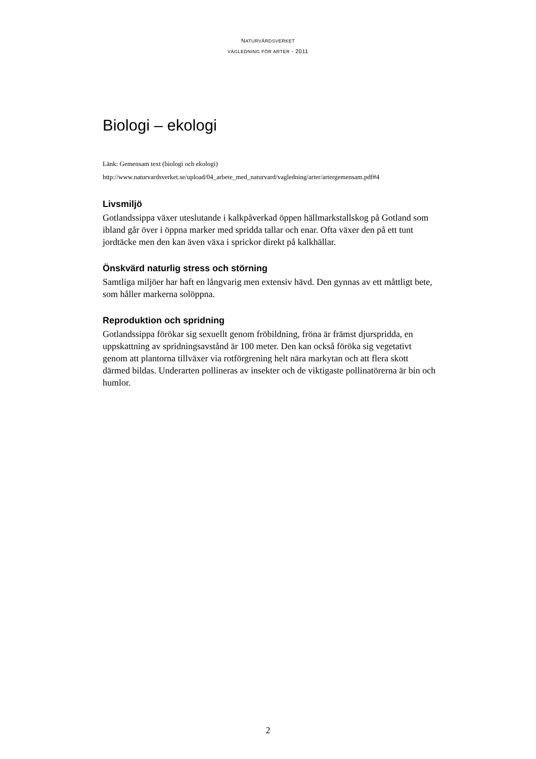NATURVÅRDSVERKET
VÄGLEDNING FÖR ARTER - 2011
Biologi – ekologi
Länk: Gemensam text (biologi och ekologi)
http://www.naturvardsverket.se/upload/04_arbete_med_naturvard/vagledning/arter/artergemensam.pdf#4
Livsmiljö
Gotlandssippa växer uteslutande i kalkpåverkad öppen hällmarkstallskog på Gotland som ibland går över i öppna marker med spridda tallar och enar. Ofta växer den på ett tunt jordtäcke men den kan även växa i sprickor direkt på kalkhällar.
Önskvärd naturlig stress och störning
Samtliga miljöer har haft en långvarig men extensiv hävd. Den gynnas av ett måttligt bete, som håller markerna solöppna.
Reproduktion och spridning
Gotlandssippa förökar sig sexuellt genom fröbildning, fröna är främst djurspridda, en uppskattning av spridningsavstånd är 100 meter. Den kan också föröka sig vegetativt genom att plantorna tillväxer via rotförgrening helt nära markytan och att flera skott därmed bildas. Underarten pollineras av insekter och de viktigaste pollinatörerna är bin och humlor.
2